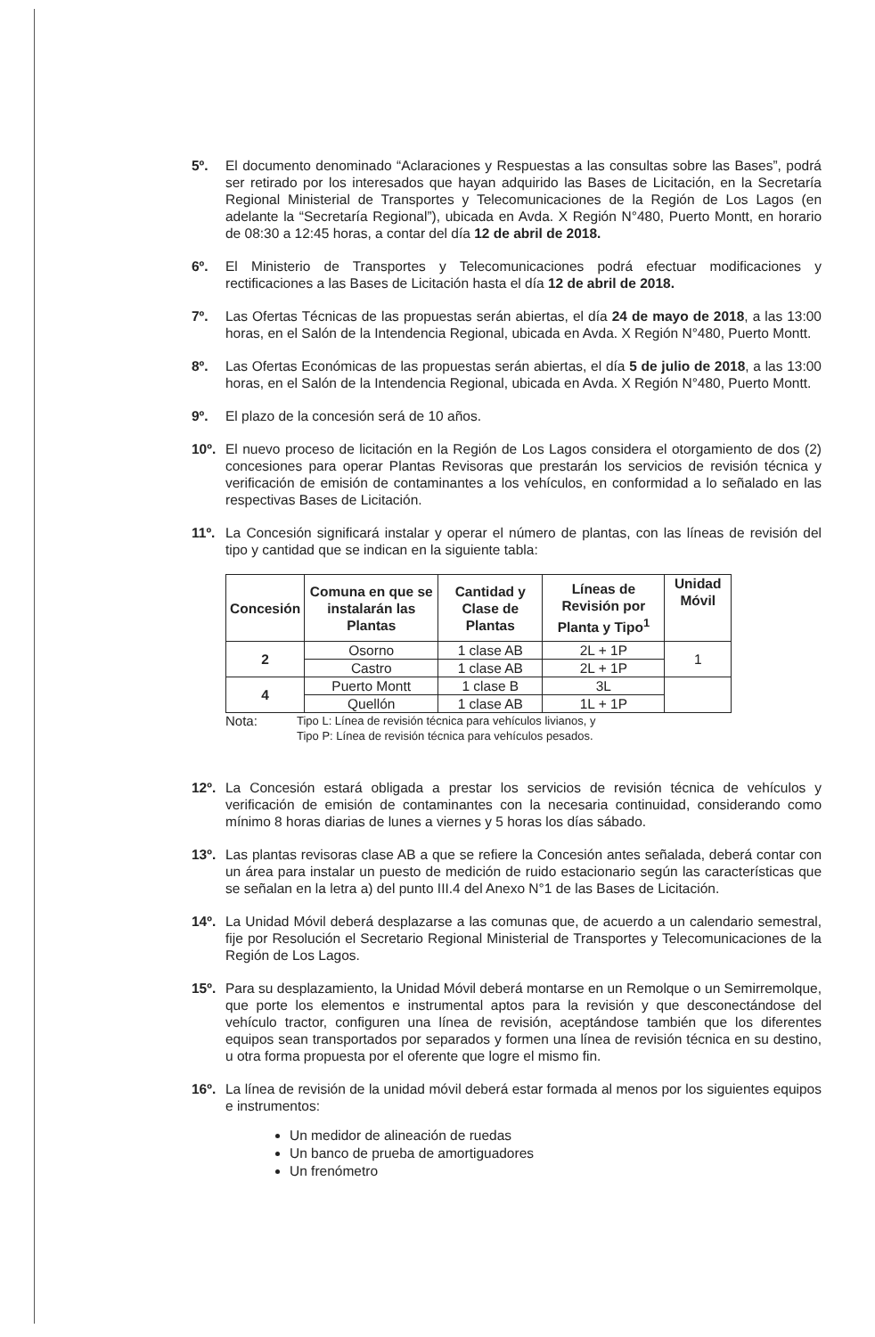5º. El documento denominado “Aclaraciones y Respuestas a las consultas sobre las Bases”, podrá ser retirado por los interesados que hayan adquirido las Bases de Licitación, en la Secretaría Regional Ministerial de Transportes y Telecomunicaciones de la Región de Los Lagos (en adelante la “Secretaría Regional”), ubicada en Avda. X Región N°480, Puerto Montt, en horario de 08:30 a 12:45 horas, a contar del día 12 de abril de 2018.
6º. El Ministerio de Transportes y Telecomunicaciones podrá efectuar modificaciones y rectificaciones a las Bases de Licitación hasta el día 12 de abril de 2018.
7º. Las Ofertas Técnicas de las propuestas serán abiertas, el día 24 de mayo de 2018, a las 13:00 horas, en el Salón de la Intendencia Regional, ubicada en Avda. X Región N°480, Puerto Montt.
8º. Las Ofertas Económicas de las propuestas serán abiertas, el día 5 de julio de 2018, a las 13:00 horas, en el Salón de la Intendencia Regional, ubicada en Avda. X Región N°480, Puerto Montt.
9º. El plazo de la concesión será de 10 años.
10º. El nuevo proceso de licitación en la Región de Los Lagos considera el otorgamiento de dos (2) concesiones para operar Plantas Revisoras que prestarán los servicios de revisión técnica y verificación de emisión de contaminantes a los vehículos, en conformidad a lo señalado en las respectivas Bases de Licitación.
11º. La Concesión significará instalar y operar el número de plantas, con las líneas de revisión del tipo y cantidad que se indican en la siguiente tabla:
| Concesión | Comuna en que se instalarán las Plantas | Cantidad y Clase de Plantas | Líneas de Revisión por Planta y Tipo<sup>1</sup> | Unidad Móvil |
| --- | --- | --- | --- | --- |
| 2 | Osorno | 1 clase AB | 2L + 1P | 1 |
| | Castro | 1 clase AB | 2L + 1P | |
| 4 | Puerto Montt | 1 clase B | 3L | |
| | Quellón | 1 clase AB | 1L + 1P | |
Nota: Tipo L: Línea de revisión técnica para vehículos livianos, y
Tipo P: Línea de revisión técnica para vehículos pesados.
12º. La Concesión estará obligada a prestar los servicios de revisión técnica de vehículos y verificación de emisión de contaminantes con la necesaria continuidad, considerando como mínimo 8 horas diarias de lunes a viernes y 5 horas los días sábado.
13º. Las plantas revisoras clase AB a que se refiere la Concesión antes señalada, deberá contar con un área para instalar un puesto de medición de ruido estacionario según las características que se señalan en la letra a) del punto III.4 del Anexo N°1 de las Bases de Licitación.
14º. La Unidad Móvil deberá desplazarse a las comunas que, de acuerdo a un calendario semestral, fije por Resolución el Secretario Regional Ministerial de Transportes y Telecomunicaciones de la Región de Los Lagos.
15º. Para su desplazamiento, la Unidad Móvil deberá montarse en un Remolque o un Semirremolque, que porte los elementos e instrumental aptos para la revisión y que desconectándose del vehículo tractor, configuren una línea de revisión, aceptándose también que los diferentes equipos sean transportados por separados y formen una línea de revisión técnica en su destino, u otra forma propuesta por el oferente que logre el mismo fin.
16º. La línea de revisión de la unidad móvil deberá estar formada al menos por los siguientes equipos e instrumentos:
Un medidor de alineación de ruedas
Un banco de prueba de amortiguadores
Un frenómetro